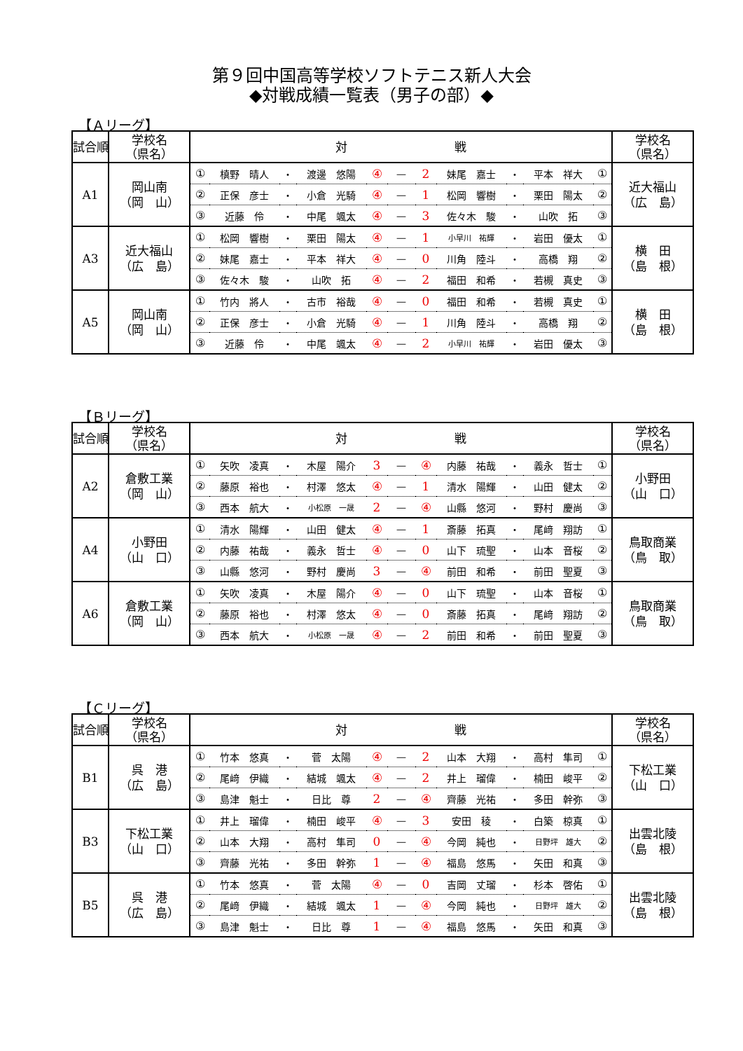第９回中国高等学校ソフトテニス新人大会
◆対戦成績一覧表（男子の部）◆
【Ａリーグ】
| 試合順 | 学校名 （県名） | 対 戦 | | | | | | | | | | | 学校名 （県名） |
| --- | --- | --- | --- | --- | --- | --- | --- | --- | --- | --- | --- | --- | --- |
| A1 | 岡山南 （岡 山） | ① | 槙野 晴人 | ・ | 渡邊 悠陽 | ④ | — | 2 | 妹尾 嘉士 | ・ | 平本 祥大 | ① | 近大福山 （広 島） |
| | | ② | 正保 彦士 | ・ | 小倉 光騎 | ④ | — | 1 | 松岡 響樹 | ・ | 栗田 陽太 | ② | |
| | | ③ | 近藤 伶 | ・ | 中尾 颯太 | ④ | — | 3 | 佐々木 駿 | ・ | 山吹 拓 | ③ | |
| A3 | 近大福山 （広 島） | ① | 松岡 響樹 | ・ | 栗田 陽太 | ④ | — | 1 | 小早川 祐輝 | ・ | 岩田 優太 | ① | 横 田 （島 根） |
| | | ② | 妹尾 嘉士 | ・ | 平本 祥大 | ④ | — | 0 | 川角 陸斗 | ・ | 高橋 翔 | ② | |
| | | ③ | 佐々木 駿 | ・ | 山吹 拓 | ④ | — | 2 | 福田 和希 | ・ | 若槻 真史 | ③ | |
| A5 | 岡山南 （岡 山） | ① | 竹内 將人 | ・ | 古市 裕哉 | ④ | — | 0 | 福田 和希 | ・ | 若槻 真史 | ① | 横 田 （島 根） |
| | | ② | 正保 彦士 | ・ | 小倉 光騎 | ④ | — | 1 | 川角 陸斗 | ・ | 高橋 翔 | ② | |
| | | ③ | 近藤 伶 | ・ | 中尾 颯太 | ④ | — | 2 | 小早川 祐輝 | ・ | 岩田 優太 | ③ | |
【Ｂリーグ】
| 試合順 | 学校名 （県名） | 対 戦 | | | | | | | | | | | 学校名 （県名） |
| --- | --- | --- | --- | --- | --- | --- | --- | --- | --- | --- | --- | --- | --- |
| A2 | 倉敷工業 （岡 山） | ① | 矢吹 凌真 | ・ | 木屋 陽介 | 3 | — | ④ | 内藤 祐哉 | ・ | 義永 哲士 | ① | 小野田 （山 口） |
| | | ② | 藤原 裕也 | ・ | 村澤 悠太 | ④ | — | 1 | 清水 陽輝 | ・ | 山田 健太 | ② | |
| | | ③ | 西本 航大 | ・ | 小松原 一晟 | 2 | — | ④ | 山縣 悠河 | ・ | 野村 慶尚 | ③ | |
| A4 | 小野田 （山 口） | ① | 清水 陽輝 | ・ | 山田 健太 | ④ | — | 1 | 斎藤 拓真 | ・ | 尾﨑 翔訪 | ① | 鳥取商業 （鳥 取） |
| | | ② | 内藤 祐哉 | ・ | 義永 哲士 | ④ | — | 0 | 山下 琉聖 | ・ | 山本 音桜 | ② | |
| | | ③ | 山縣 悠河 | ・ | 野村 慶尚 | 3 | — | ④ | 前田 和希 | ・ | 前田 聖夏 | ③ | |
| A6 | 倉敷工業 （岡 山） | ① | 矢吹 凌真 | ・ | 木屋 陽介 | ④ | — | 0 | 山下 琉聖 | ・ | 山本 音桜 | ① | 鳥取商業 （鳥 取） |
| | | ② | 藤原 裕也 | ・ | 村澤 悠太 | ④ | — | 0 | 斎藤 拓真 | ・ | 尾﨑 翔訪 | ② | |
| | | ③ | 西本 航大 | ・ | 小松原 一晟 | ④ | — | 2 | 前田 和希 | ・ | 前田 聖夏 | ③ | |
【Ｃリーグ】
| 試合順 | 学校名 （県名） | 対 戦 | | | | | | | | | | | 学校名 （県名） |
| --- | --- | --- | --- | --- | --- | --- | --- | --- | --- | --- | --- | --- | --- |
| B1 | 呉 港 （広 島） | ① | 竹本 悠真 | ・ | 菅 太陽 | ④ | — | 2 | 山本 大翔 | ・ | 高村 隼司 | ① | 下松工業 （山 口） |
| | | ② | 尾﨑 伊織 | ・ | 結城 颯太 | ④ | — | 2 | 井上 瑠偉 | ・ | 楠田 峻平 | ② | |
| | | ③ | 島津 魁士 | ・ | 日比 尊 | 2 | — | ④ | 齊藤 光祐 | ・ | 多田 幹弥 | ③ | |
| B3 | 下松工業 （山 口） | ① | 井上 瑠偉 | ・ | 楠田 峻平 | ④ | — | 3 | 安田 稜 | ・ | 白築 椋真 | ① | 出雲北陵 （島 根） |
| | | ② | 山本 大翔 | ・ | 高村 隼司 | 0 | — | ④ | 今岡 純也 | ・ | 日野坪 雄大 | ② | |
| | | ③ | 齊藤 光祐 | ・ | 多田 幹弥 | 1 | — | ④ | 福島 悠馬 | ・ | 矢田 和真 | ③ | |
| B5 | 呉 港 （広 島） | ① | 竹本 悠真 | ・ | 菅 太陽 | ④ | — | 0 | 吉岡 丈瑠 | ・ | 杉本 啓佑 | ① | 出雲北陵 （島 根） |
| | | ② | 尾﨑 伊織 | ・ | 結城 颯太 | 1 | — | ④ | 今岡 純也 | ・ | 日野坪 雄大 | ② | |
| | | ③ | 島津 魁士 | ・ | 日比 尊 | 1 | — | ④ | 福島 悠馬 | ・ | 矢田 和真 | ③ | |